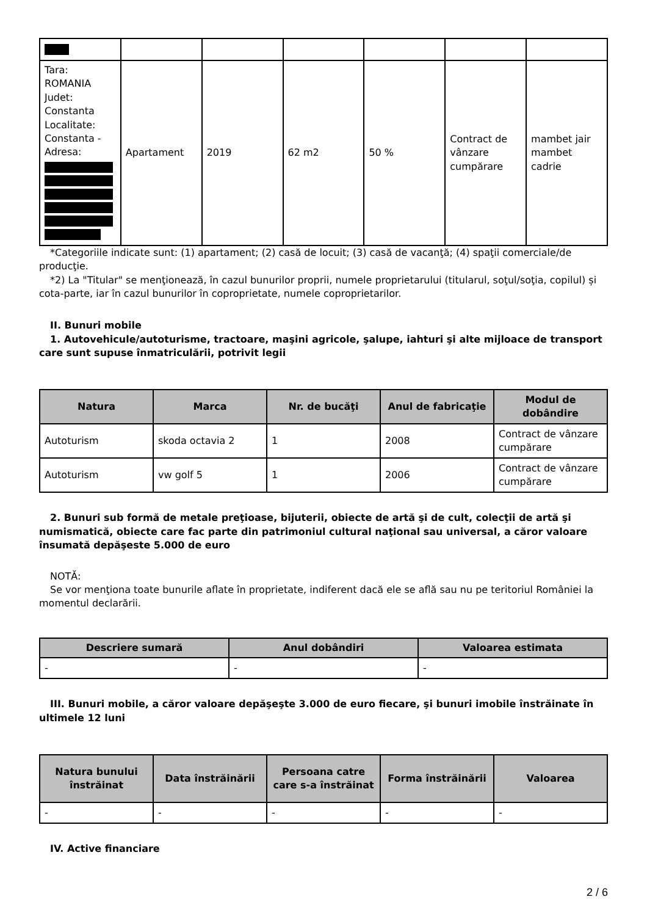| Tara: ROMANIA Judet: Constanta Localitate: Constanta - Adresa: | Apartament | 2019 | 62 m2 | 50 % | Contract de vânzare cumpărare | mambet jair mambet cadrie |
*Categoriile indicate sunt: (1) apartament; (2) casă de locuit; (3) casă de vacanţă; (4) spaţii comerciale/de producţie.
*2) La "Titular" se menţionează, în cazul bunurilor proprii, numele proprietarului (titularul, soţul/soţia, copilul) și cota-parte, iar în cazul bunurilor în coproprietate, numele coproprietarilor.
II. Bunuri mobile
1. Autovehicule/autoturisme, tractoare, maşini agricole, şalupe, iahturi şi alte mijloace de transport care sunt supuse înmatriculării, potrivit legii
| Natura | Marca | Nr. de bucăţi | Anul de fabricaţie | Modul de dobândire |
| --- | --- | --- | --- | --- |
| Autoturism | skoda octavia 2 | 1 | 2008 | Contract de vânzare cumpărare |
| Autoturism | vw golf 5 | 1 | 2006 | Contract de vânzare cumpărare |
2. Bunuri sub formă de metale preţioase, bijuterii, obiecte de artă şi de cult, colecţii de artă şi numismatică, obiecte care fac parte din patrimoniul cultural naţional sau universal, a căror valoare însumată depăşeste 5.000 de euro
NOTĂ:
Se vor menţiona toate bunurile aflate în proprietate, indiferent dacă ele se află sau nu pe teritoriul României la momentul declarării.
| Descriere sumară | Anul dobândiri | Valoarea estimata |
| --- | --- | --- |
| - | - | - |
III. Bunuri mobile, a căror valoare depăşeşte 3.000 de euro fiecare, şi bunuri imobile înstrăinate în ultimele 12 luni
| Natura bunului înstrăinat | Data înstrăinării | Persoana catre care s-a înstrăinat | Forma înstrăinării | Valoarea |
| --- | --- | --- | --- | --- |
| - | - | - | - | - |
IV. Active financiare
2 / 6